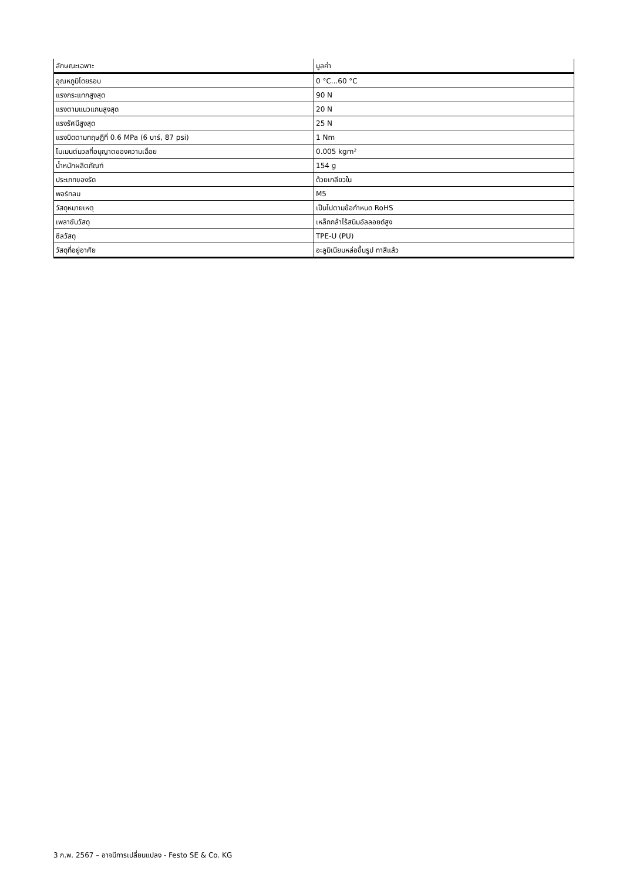| ลักษณะเฉพาะ | มูลค่า |
| --- | --- |
| อุณหภูมิโดยรอบ | 0 °C...60 °C |
| แรงกระแทกสูงสุด | 90 N |
| แรงตามแนวแกนสูงสุด | 20 N |
| แรงรัศมีสูงสุด | 25 N |
| แรงบิดตามทฤษฎีที่ 0.6 MPa (6 บาร์, 87 psi) | 1 Nm |
| โมเมนต์มวลที่อนุญาตของความเฉื่อย | 0.005 kgm² |
| น้ำหนักผลิตภัณฑ์ | 154 g |
| ประเภทของรัด | ด้วยเกลียวใน |
| พอร์ทลม | M5 |
| วัสดุหมายเหตุ | เป็นไปตามข้อกำหนด RoHS |
| เพลาขับวัสดุ | เหล็กกล้าไร้สนิมอัลลอยด์สูง |
| ซีลวัสดุ | TPE-U (PU) |
| วัสดุที่อยู่อาศัย | อะลูมิเนียมหล่อขึ้นรูป ทาสีแล้ว |
3 ก.พ. 2567 – อาจมีการเปลี่ยนแปลง - Festo SE & Co. KG